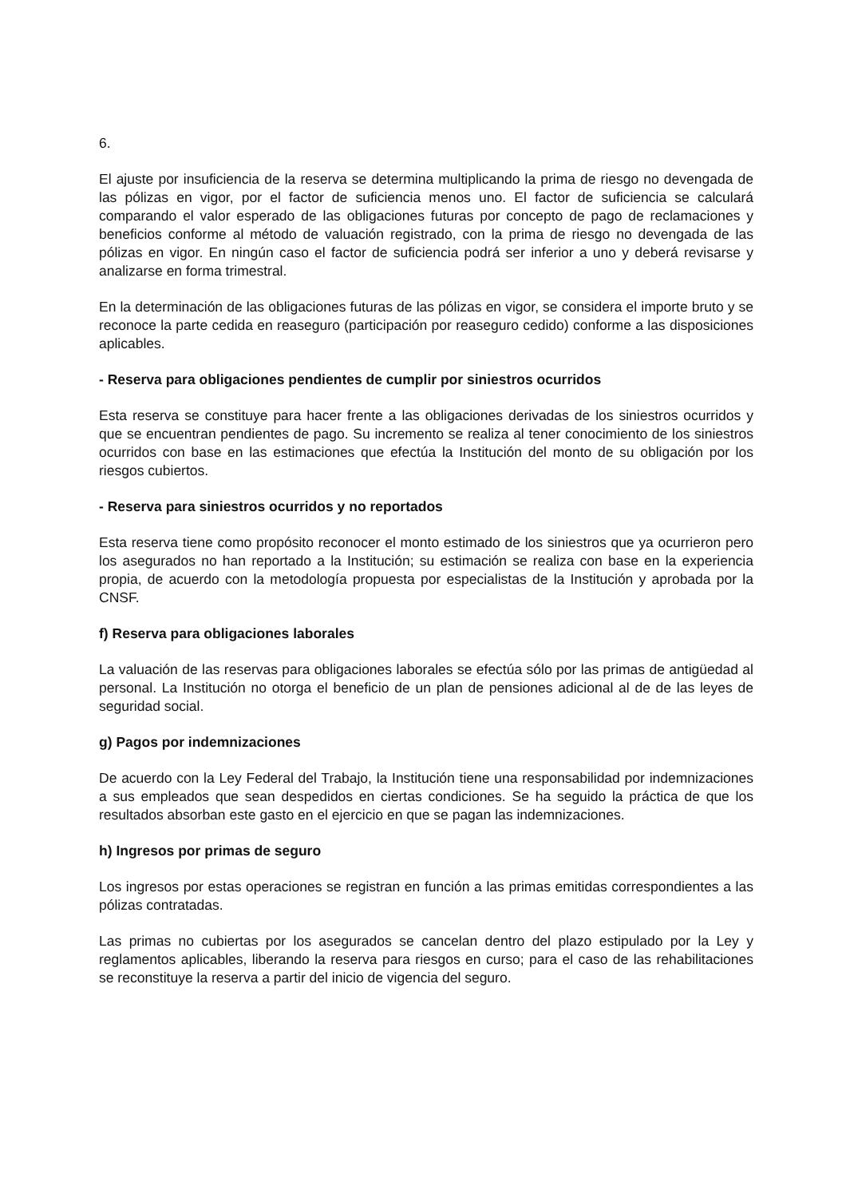6.
El ajuste por insuficiencia de la reserva se determina multiplicando la prima de riesgo no devengada de las pólizas en vigor, por el factor de suficiencia menos uno. El factor de suficiencia se calculará comparando el valor esperado de las obligaciones futuras por concepto de pago de reclamaciones y beneficios conforme al método de valuación registrado, con la prima de riesgo no devengada de las pólizas en vigor. En ningún caso el factor de suficiencia podrá ser inferior a uno y deberá revisarse y analizarse en forma trimestral.
En la determinación de las obligaciones futuras de las pólizas en vigor, se considera el importe bruto y se reconoce la parte cedida en reaseguro (participación por reaseguro cedido) conforme a las disposiciones aplicables.
- Reserva para obligaciones pendientes de cumplir por siniestros ocurridos
Esta reserva se constituye para hacer frente a las obligaciones derivadas de los siniestros ocurridos y que se encuentran pendientes de pago. Su incremento se realiza al tener conocimiento de los siniestros ocurridos con base en las estimaciones que efectúa la Institución del monto de su obligación por los riesgos cubiertos.
- Reserva para siniestros ocurridos y no reportados
Esta reserva tiene como propósito reconocer el monto estimado de los siniestros que ya ocurrieron pero los asegurados no han reportado a la Institución; su estimación se realiza con base en la experiencia propia, de acuerdo con la metodología propuesta por especialistas de la Institución y aprobada por la CNSF.
f) Reserva para obligaciones laborales
La valuación de las reservas para obligaciones laborales se efectúa sólo por las primas de antigüedad al personal. La Institución no otorga el beneficio de un plan de pensiones adicional al de de las leyes de seguridad social.
g) Pagos por indemnizaciones
De acuerdo con la Ley Federal del Trabajo, la Institución tiene una responsabilidad por indemnizaciones a sus empleados que sean despedidos en ciertas condiciones. Se ha seguido la práctica de que los resultados absorban este gasto en el ejercicio en que se pagan las indemnizaciones.
h) Ingresos por primas de seguro
Los ingresos por estas operaciones se registran en función a las primas emitidas correspondientes a las pólizas contratadas.
Las primas no cubiertas por los asegurados se cancelan dentro del plazo estipulado por la Ley y reglamentos aplicables, liberando la reserva para riesgos en curso; para el caso de las rehabilitaciones se reconstituye la reserva a partir del inicio de vigencia del seguro.